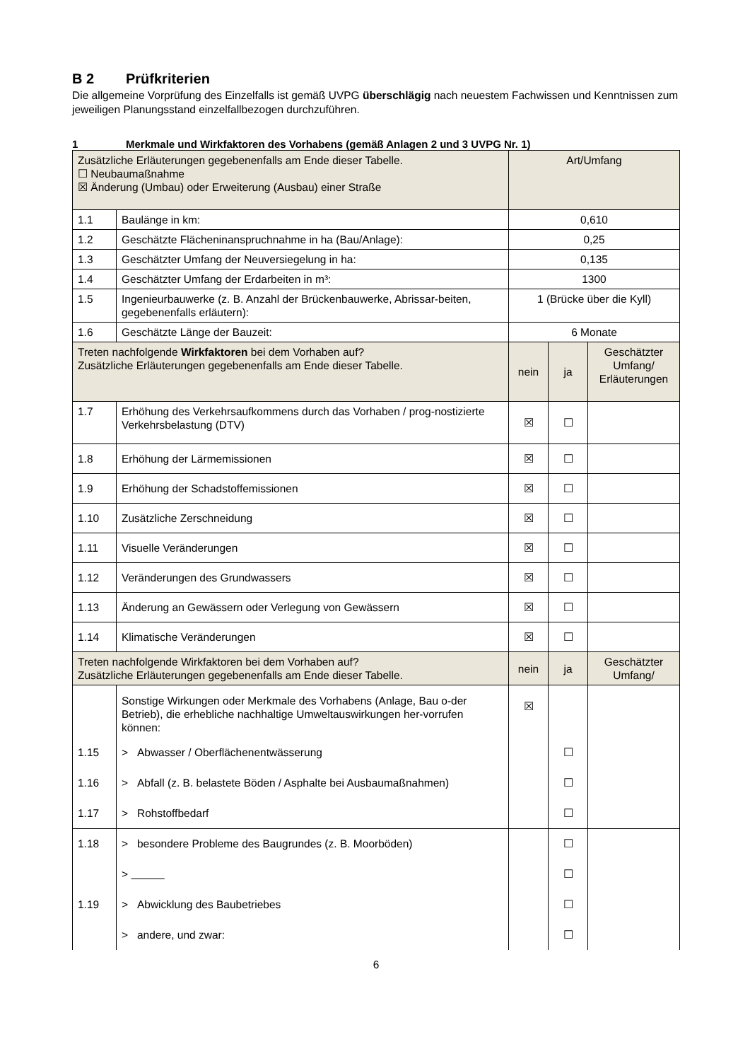B 2 Prüfkriterien
Die allgemeine Vorprüfung des Einzelfalls ist gemäß UVPG überschlägig nach neuestem Fachwissen und Kenntnissen zum jeweiligen Planungsstand einzelfallbezogen durchzuführen.
1 Merkmale und Wirkfaktoren des Vorhabens (gemäß Anlagen 2 und 3 UVPG Nr. 1)
| Zusätzliche Erläuterungen gegebenenfalls am Ende dieser Tabelle. ☐ Neubaumaßnahme ☒ Änderung (Umbau) oder Erweiterung (Ausbau) einer Straße | | Art/Umfang | | |
| 1.1 | Baulänge in km: | 0,610 | | |
| 1.2 | Geschätzte Flächeninanspruchnahme in ha (Bau/Anlage): | 0,25 | | |
| 1.3 | Geschätzter Umfang der Neuversiegelung in ha: | 0,135 | | |
| 1.4 | Geschätzter Umfang der Erdarbeiten in m³: | 1300 | | |
| 1.5 | Ingenieurbauwerke (z. B. Anzahl der Brückenbauwerke, Abrissar-beiten, gegebenenfalls erläutern): | 1 (Brücke über die Kyll) | | |
| 1.6 | Geschätzte Länge der Bauzeit: | 6 Monate | | |
| Treten nachfolgende Wirkfaktoren bei dem Vorhaben auf? Zusätzliche Erläuterungen gegebenenfalls am Ende dieser Tabelle. | | nein | ja | Geschätzter Umfang/ Erläuterungen |
| 1.7 | Erhöhung des Verkehrsaufkommens durch das Vorhaben / prog-nostizierte Verkehrsbelastung (DTV) | ☒ | ☐ | |
| 1.8 | Erhöhung der Lärmemissionen | ☒ | ☐ | |
| 1.9 | Erhöhung der Schadstoffemissionen | ☒ | ☐ | |
| 1.10 | Zusätzliche Zerschneidung | ☒ | ☐ | |
| 1.11 | Visuelle Veränderungen | ☒ | ☐ | |
| 1.12 | Veränderungen des Grundwassers | ☒ | ☐ | |
| 1.13 | Änderung an Gewässern oder Verlegung von Gewässern | ☒ | ☐ | |
| 1.14 | Klimatische Veränderungen | ☒ | ☐ | |
| Treten nachfolgende Wirkfaktoren bei dem Vorhaben auf? Zusätzliche Erläuterungen gegebenenfalls am Ende dieser Tabelle. | | nein | ja | Geschätzter Umfang/ |
| | Sonstige Wirkungen oder Merkmale des Vorhabens (Anlage, Bau o-der Betrieb), die erhebliche nachhaltige Umweltauswirkungen her-vorrufen können: | ☒ | | |
| 1.15 | > Abwasser / Oberflächenentwässerung | | ☐ | |
| 1.16 | > Abfall (z. B. belastete Böden / Asphalte bei Ausbaumaßnahmen) | | ☐ | |
| 1.17 | > Rohstoffbedarf | | ☐ | |
| 1.18 | > besondere Probleme des Baugrundes (z. B. Moorböden) | | ☐ | |
| | > | | ☐ | |
| 1.19 | > Abwicklung des Baubetriebes | | ☐ | |
| | > andere, und zwar: | | ☐ | |
6